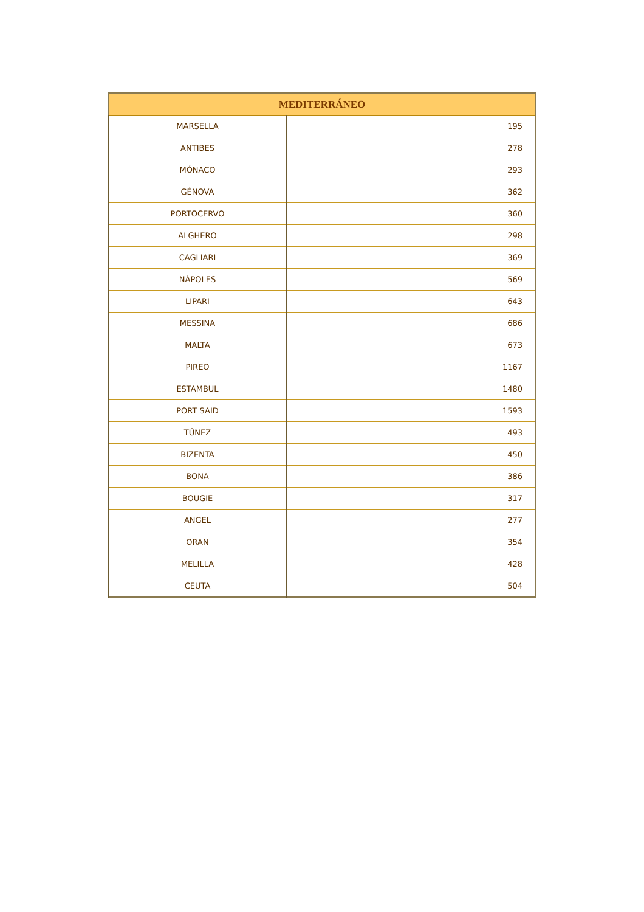| MEDITERRÁNEO | |
| --- | --- |
| MARSELLA | 195 |
| ANTIBES | 278 |
| MÓNACO | 293 |
| GÉNOVA | 362 |
| PORTOCERVO | 360 |
| ALGHERO | 298 |
| CAGLIARI | 369 |
| NÁPOLES | 569 |
| LIPARI | 643 |
| MESSINA | 686 |
| MALTA | 673 |
| PIREO | 1167 |
| ESTAMBUL | 1480 |
| PORT SAID | 1593 |
| TÚNEZ | 493 |
| BIZENTA | 450 |
| BONA | 386 |
| BOUGIE | 317 |
| ANGEL | 277 |
| ORAN | 354 |
| MELILLA | 428 |
| CEUTA | 504 |